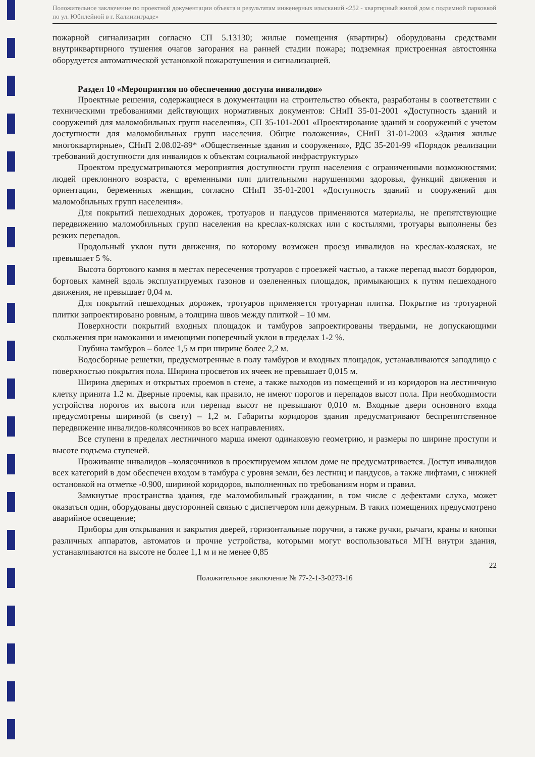Положительное заключение по проектной документации объекта и результатам инженерных изысканий «252 - квартирный жилой дом с подземной парковкой по ул. Юбилейной в г. Калининграде»
пожарной сигнализации согласно СП 5.13130; жилые помещения (квартиры) оборудованы средствами внутриквартирного тушения очагов загорания на ранней стадии пожара; подземная пристроенная автостоянка оборудуется автоматической установкой пожаротушения и сигнализацией.
Раздел 10 «Мероприятия по обеспечению доступа инвалидов»
Проектные решения, содержащиеся в документации на строительство объекта, разработаны в соответствии с техническими требованиями действующих нормативных документов: СНиП 35-01-2001 «Доступность зданий и сооружений для маломобильных групп населения», СП 35-101-2001 «Проектирование зданий и сооружений с учетом доступности для маломобильных групп населения. Общие положения», СНиП 31-01-2003 «Здания жилые многоквартирные», СНиП 2.08.02-89* «Общественные здания и сооружения», РДС 35-201-99 «Порядок реализации требований доступности для инвалидов к объектам социальной инфраструктуры»
Проектом предусматриваются мероприятия доступности групп населения с ограниченными возможностями: людей преклонного возраста, с временными или длительными нарушениями здоровья, функций движения и ориентации, беременных женщин, согласно СНиП 35-01-2001 «Доступность зданий и сооружений для маломобильных групп населения».
Для покрытий пешеходных дорожек, тротуаров и пандусов применяются материалы, не препятствующие передвижению маломобильных групп населения на креслах-колясках или с костылями, тротуары выполнены без резких перепадов.
Продольный уклон пути движения, по которому возможен проезд инвалидов на креслах-колясках, не превышает 5 %.
Высота бортового камня в местах пересечения тротуаров с проезжей частью, а также перепад высот бордюров, бортовых камней вдоль эксплуатируемых газонов и озелененных площадок, примыкающих к путям пешеходного движения, не превышает 0,04 м.
Для покрытий пешеходных дорожек, тротуаров применяется тротуарная плитка. Покрытие из тротуарной плитки запроектировано ровным, а толщина швов между плиткой – 10 мм.
Поверхности покрытий входных площадок и тамбуров запроектированы твердыми, не допускающими скольжения при намокании и имеющими поперечный уклон в пределах 1-2 %.
Глубина тамбуров – более 1,5 м при ширине более 2,2 м.
Водосборные решетки, предусмотренные в полу тамбуров и входных площадок, устанавливаются заподлицо с поверхностью покрытия пола. Ширина просветов их ячеек не превышает 0,015 м.
Ширина дверных и открытых проемов в стене, а также выходов из помещений и из коридоров на лестничную клетку принята 1.2 м. Дверные проемы, как правило, не имеют порогов и перепадов высот пола. При необходимости устройства порогов их высота или перепад высот не превышают 0,010 м. Входные двери основного входа предусмотрены шириной (в свету) – 1,2 м. Габариты коридоров здания предусматривают беспрепятственное передвижение инвалидов-колясочников во всех направлениях.
Все ступени в пределах лестничного марша имеют одинаковую геометрию, и размеры по ширине проступи и высоте подъема ступеней.
Проживание инвалидов –колясочников в проектируемом жилом доме не предусматривается. Доступ инвалидов всех категорий в дом обеспечен входом в тамбура с уровня земли, без лестниц и пандусов, а также лифтами, с нижней остановкой на отметке -0.900, шириной коридоров, выполненных по требованиям норм и правил.
Замкнутые пространства здания, где маломобильный гражданин, в том числе с дефектами слуха, может оказаться один, оборудованы двусторонней связью с диспетчером или дежурным. В таких помещениях предусмотрено аварийное освещение;
Приборы для открывания и закрытия дверей, горизонтальные поручни, а также ручки, рычаги, краны и кнопки различных аппаратов, автоматов и прочие устройства, которыми могут воспользоваться МГН внутри здания, устанавливаются на высоте не более 1,1 м и не менее 0,85
22
Положительное заключение № 77-2-1-3-0273-16